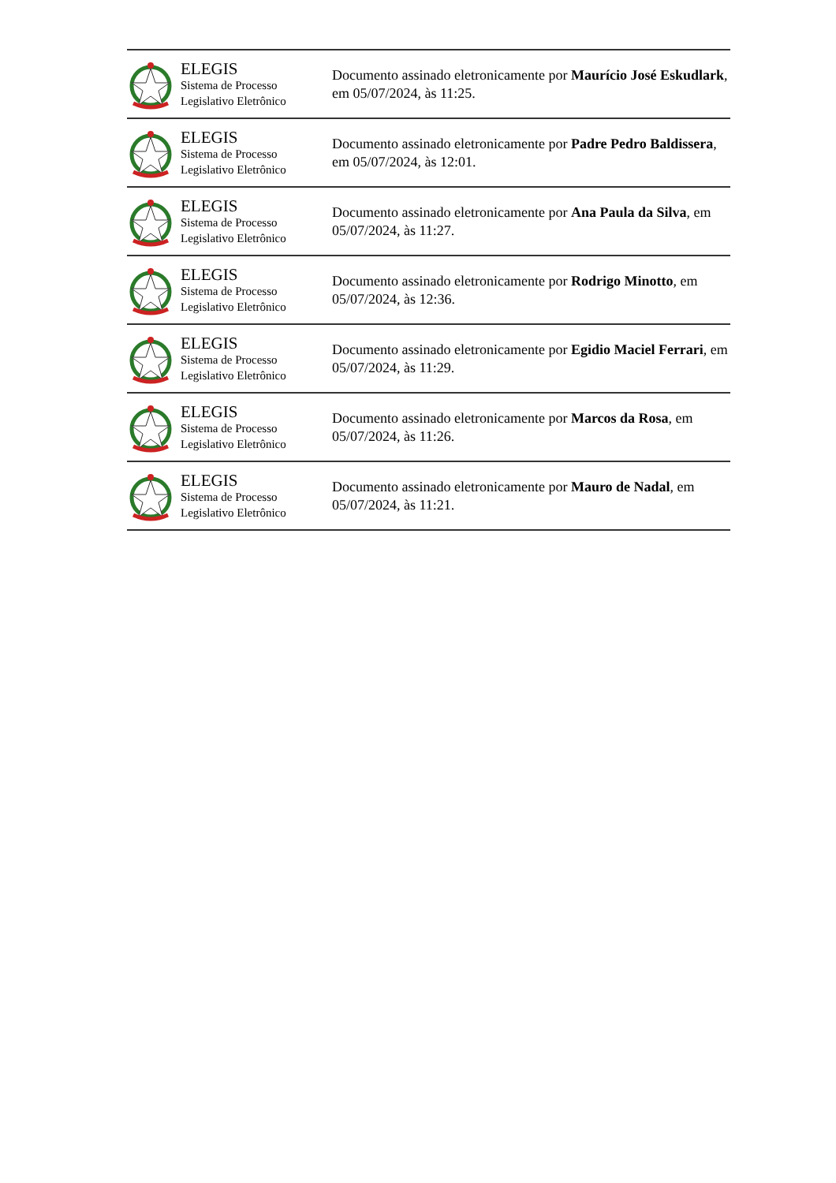ELEGIS
Sistema de Processo
Legislativo Eletrônico
Documento assinado eletronicamente por Maurício José Eskudlark, em 05/07/2024, às 11:25.
ELEGIS
Sistema de Processo
Legislativo Eletrônico
Documento assinado eletronicamente por Padre Pedro Baldissera, em 05/07/2024, às 12:01.
ELEGIS
Sistema de Processo
Legislativo Eletrônico
Documento assinado eletronicamente por Ana Paula da Silva, em 05/07/2024, às 11:27.
ELEGIS
Sistema de Processo
Legislativo Eletrônico
Documento assinado eletronicamente por Rodrigo Minotto, em 05/07/2024, às 12:36.
ELEGIS
Sistema de Processo
Legislativo Eletrônico
Documento assinado eletronicamente por Egidio Maciel Ferrari, em 05/07/2024, às 11:29.
ELEGIS
Sistema de Processo
Legislativo Eletrônico
Documento assinado eletronicamente por Marcos da Rosa, em 05/07/2024, às 11:26.
ELEGIS
Sistema de Processo
Legislativo Eletrônico
Documento assinado eletronicamente por Mauro de Nadal, em 05/07/2024, às 11:21.